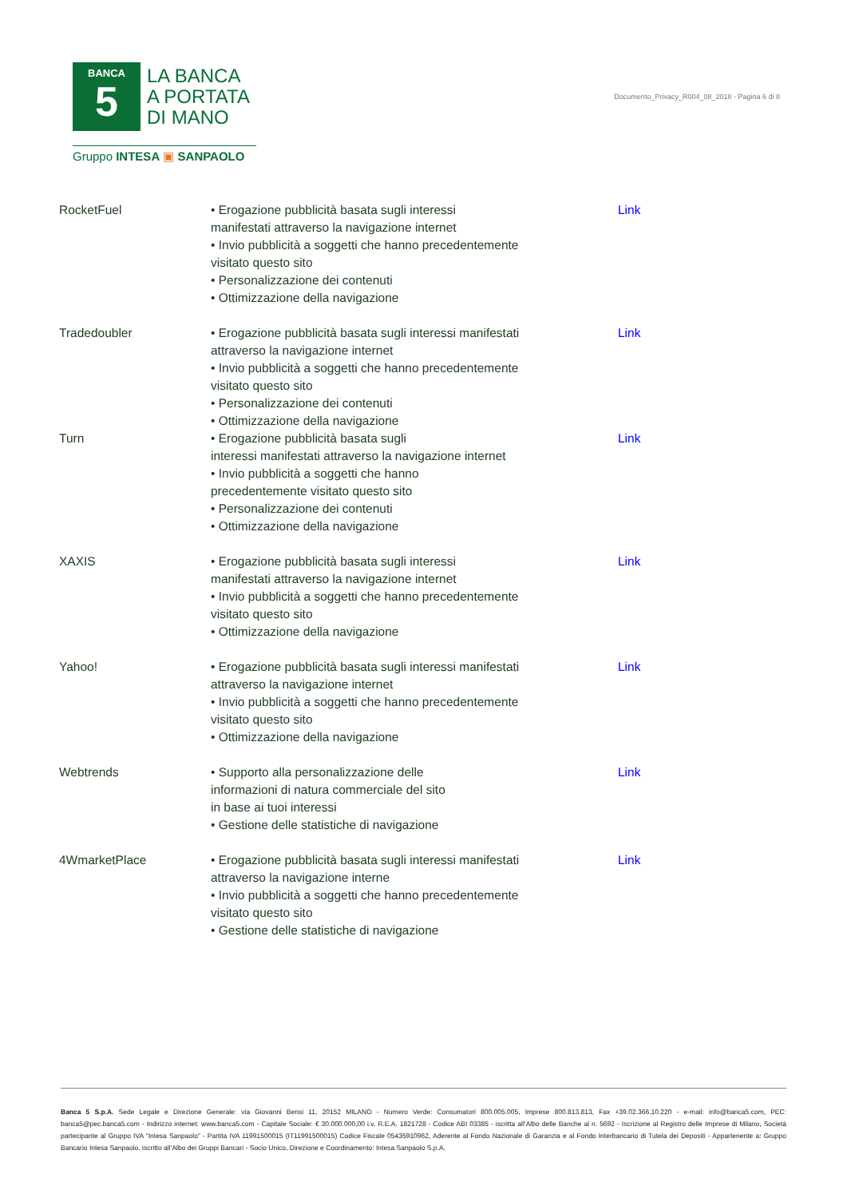BANCA
5
LA BANCA
A PORTATA
DI MANO
Gruppo INTESA ▣ SANPAOLO
Documento_Privacy_R004_08_2018 - Pagina 6 di 8
| RocketFuel | • Erogazione pubblicità basata sugli interessi manifestati attraverso la navigazione internet • Invio pubblicità a soggetti che hanno precedentemente visitato questo sito • Personalizzazione dei contenuti • Ottimizzazione della navigazione | Link |
| Tradedoubler | • Erogazione pubblicità basata sugli interessi manifestati attraverso la navigazione internet • Invio pubblicità a soggetti che hanno precedentemente visitato questo sito • Personalizzazione dei contenuti • Ottimizzazione della navigazione | Link |
| Turn | • Erogazione pubblicità basata sugli interessi manifestati attraverso la navigazione internet • Invio pubblicità a soggetti che hanno precedentemente visitato questo sito • Personalizzazione dei contenuti • Ottimizzazione della navigazione | Link |
| XAXIS | • Erogazione pubblicità basata sugli interessi manifestati attraverso la navigazione internet • Invio pubblicità a soggetti che hanno precedentemente visitato questo sito • Ottimizzazione della navigazione | Link |
| Yahoo! | • Erogazione pubblicità basata sugli interessi manifestati attraverso la navigazione internet • Invio pubblicità a soggetti che hanno precedentemente visitato questo sito • Ottimizzazione della navigazione | Link |
| Webtrends | • Supporto alla personalizzazione delle informazioni di natura commerciale del sito in base ai tuoi interessi • Gestione delle statistiche di navigazione | Link |
| 4WmarketPlace | • Erogazione pubblicità basata sugli interessi manifestati attraverso la navigazione interne • Invio pubblicità a soggetti che hanno precedentemente visitato questo sito • Gestione delle statistiche di navigazione | Link |
Banca 5 S.p.A. Sede Legale e Direzione Generale: via Giovanni Bensi 11, 20152 MILANO - Numero Verde: Consumatori 800.005.005, Imprese 800.813.813, Fax +39.02.366.10.220 - e-mail: info@banca5.com, PEC: banca5@pec.banca5.com - Indirizzo internet: www.banca5.com - Capitale Sociale: € 30.000.000,00 i.v. R.E.A. 1821728 - Codice ABI 03385 - iscritta all’Albo delle Banche al n. 5692 - Iscrizione al Registro delle Imprese di Milano, Società partecipante al Gruppo IVA “Intesa Sanpaolo” - Partita IVA 11991500015 (IT11991500015) Codice Fiscale 05435910962, Aderente al Fondo Nazionale di Garanzia e al Fondo Interbancario di Tutela dei Depositi - Appartenente a: Gruppo Bancario Intesa Sanpaolo, iscritto all’Albo dei Gruppi Bancari - Socio Unico, Direzione e Coordinamento: Intesa Sanpaolo S.p.A.